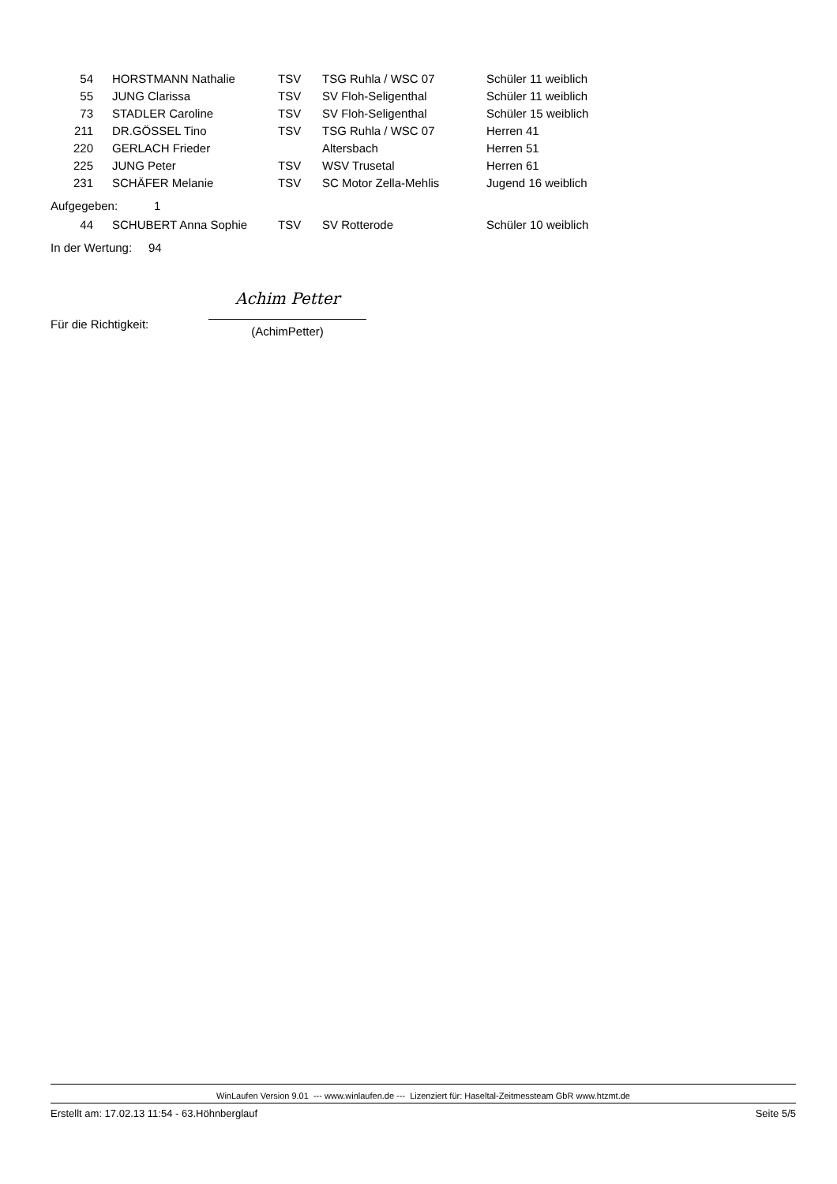| 54 | HORSTMANN Nathalie | TSV | TSG Ruhla / WSC 07 | Schüler 11 weiblich |
| 55 | JUNG Clarissa | TSV | SV Floh-Seligenthal | Schüler 11 weiblich |
| 73 | STADLER Caroline | TSV | SV Floh-Seligenthal | Schüler 15 weiblich |
| 211 | DR.GÖSSEL Tino | TSV | TSG Ruhla / WSC 07 | Herren 41 |
| 220 | GERLACH Frieder | | Altersbach | Herren 51 |
| 225 | JUNG Peter | TSV | WSV Trusetal | Herren 61 |
| 231 | SCHÄFER Melanie | TSV | SC Motor Zella-Mehlis | Jugend 16 weiblich |
Aufgegeben: 1
| 44 | SCHUBERT Anna Sophie | TSV | SV Rotterode | Schüler 10 weiblich |
In der Wertung: 94
Für die Richtigkeit:
Achim Petter
(AchimPetter)
WinLaufen Version 9.01 --- www.winlaufen.de --- Lizenziert für: Haseltal-Zeitmessteam GbR www.htzmt.de
Erstellt am: 17.02.13 11:54 - 63.Höhnberglauf Seite 5/5